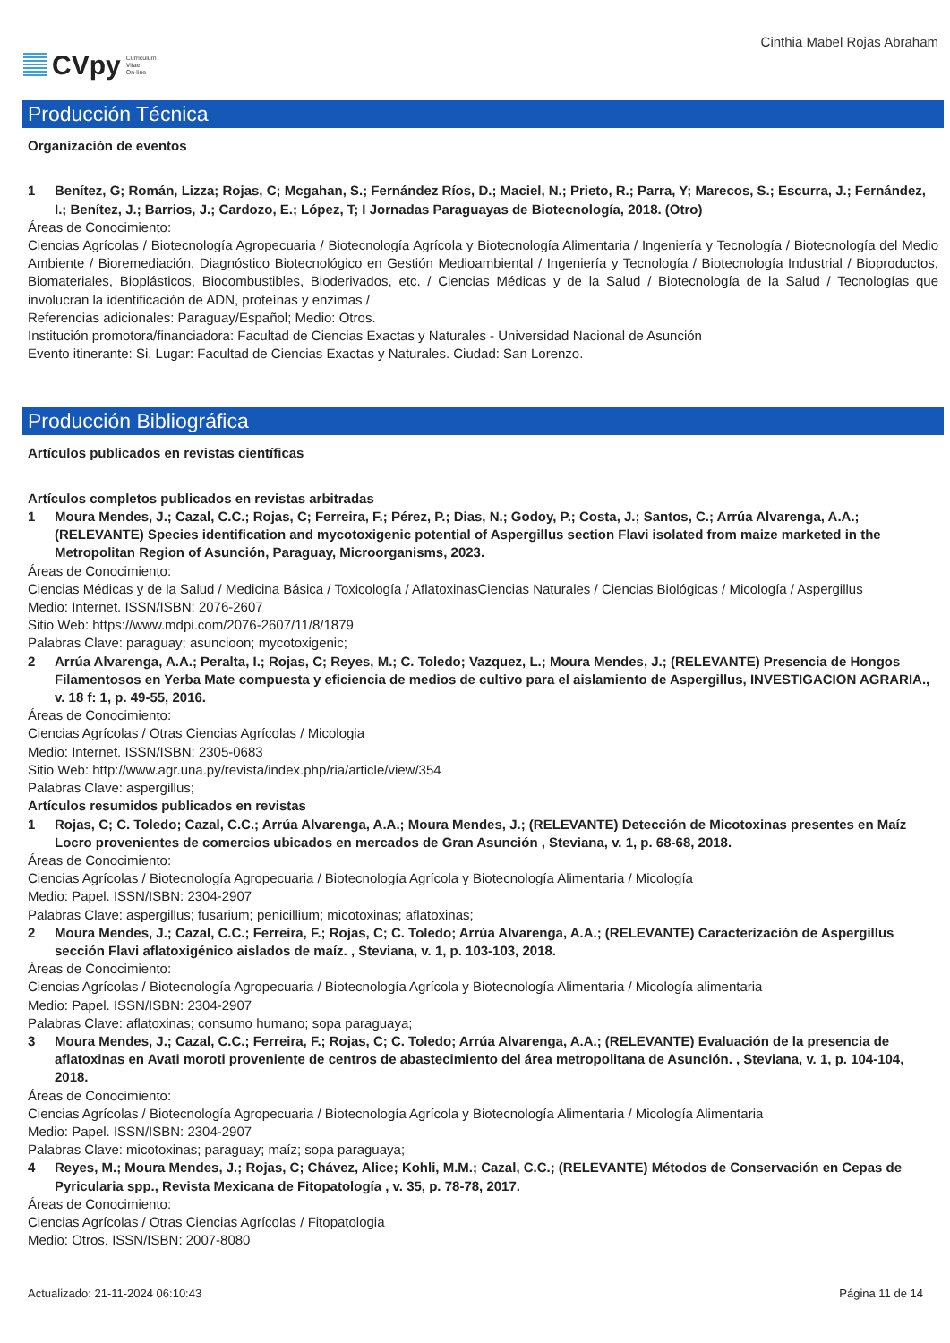CVpy Curriculum
Vitae
On-line
Cinthia Mabel Rojas Abraham
Producción Técnica
Organización de eventos
1 Benítez, G; Román, Lizza; Rojas, C; Mcgahan, S.; Fernández Ríos, D.; Maciel, N.; Prieto, R.; Parra, Y; Marecos, S.; Escurra, J.; Fernández, I.; Benítez, J.; Barrios, J.; Cardozo, E.; López, T; I Jornadas Paraguayas de Biotecnología, 2018. (Otro)
Áreas de Conocimiento:
Ciencias Agrícolas / Biotecnología Agropecuaria / Biotecnología Agrícola y Biotecnología Alimentaria / Ingeniería y Tecnología / Biotecnología del Medio Ambiente / Bioremediación, Diagnóstico Biotecnológico en Gestión Medioambiental / Ingeniería y Tecnología / Biotecnología Industrial / Bioproductos, Biomateriales, Bioplásticos, Biocombustibles, Bioderivados, etc. / Ciencias Médicas y de la Salud / Biotecnología de la Salud / Tecnologías que involucran la identificación de ADN, proteínas y enzimas /
Referencias adicionales: Paraguay/Español; Medio: Otros.
Institución promotora/financiadora: Facultad de Ciencias Exactas y Naturales - Universidad Nacional de Asunción
Evento itinerante: Si. Lugar: Facultad de Ciencias Exactas y Naturales. Ciudad: San Lorenzo.
Producción Bibliográfica
Artículos publicados en revistas científicas
Artículos completos publicados en revistas arbitradas
1 Moura Mendes, J.; Cazal, C.C.; Rojas, C; Ferreira, F.; Pérez, P.; Dias, N.; Godoy, P.; Costa, J.; Santos, C.; Arrúa Alvarenga, A.A.; (RELEVANTE) Species identification and mycotoxigenic potential of Aspergillus section Flavi isolated from maize marketed in the Metropolitan Region of Asunción, Paraguay, Microorganisms, 2023.
Áreas de Conocimiento:
Ciencias Médicas y de la Salud / Medicina Básica / Toxicología / AflatoxinasCiencias Naturales / Ciencias Biológicas / Micología / Aspergillus
Medio: Internet. ISSN/ISBN: 2076-2607
Sitio Web: https://www.mdpi.com/2076-2607/11/8/1879
Palabras Clave: paraguay; asuncioon; mycotoxigenic;
2 Arrúa Alvarenga, A.A.; Peralta, I.; Rojas, C; Reyes, M.; C. Toledo; Vazquez, L.; Moura Mendes, J.; (RELEVANTE) Presencia de Hongos Filamentosos en Yerba Mate compuesta y eficiencia de medios de cultivo para el aislamiento de Aspergillus, INVESTIGACION AGRARIA., v. 18 f: 1, p. 49-55, 2016.
Áreas de Conocimiento:
Ciencias Agrícolas / Otras Ciencias Agrícolas / Micologia
Medio: Internet. ISSN/ISBN: 2305-0683
Sitio Web: http://www.agr.una.py/revista/index.php/ria/article/view/354
Palabras Clave: aspergillus;
Artículos resumidos publicados en revistas
1 Rojas, C; C. Toledo; Cazal, C.C.; Arrúa Alvarenga, A.A.; Moura Mendes, J.; (RELEVANTE) Detección de Micotoxinas presentes en Maíz Locro provenientes de comercios ubicados en mercados de Gran Asunción , Steviana, v. 1, p. 68-68, 2018.
Áreas de Conocimiento:
Ciencias Agrícolas / Biotecnología Agropecuaria / Biotecnología Agrícola y Biotecnología Alimentaria / Micología
Medio: Papel. ISSN/ISBN: 2304-2907
Palabras Clave: aspergillus; fusarium; penicillium; micotoxinas; aflatoxinas;
2 Moura Mendes, J.; Cazal, C.C.; Ferreira, F.; Rojas, C; C. Toledo; Arrúa Alvarenga, A.A.; (RELEVANTE) Caracterización de Aspergillus sección Flavi aflatoxigénico aislados de maíz. , Steviana, v. 1, p. 103-103, 2018.
Áreas de Conocimiento:
Ciencias Agrícolas / Biotecnología Agropecuaria / Biotecnología Agrícola y Biotecnología Alimentaria / Micología alimentaria
Medio: Papel. ISSN/ISBN: 2304-2907
Palabras Clave: aflatoxinas; consumo humano; sopa paraguaya;
3 Moura Mendes, J.; Cazal, C.C.; Ferreira, F.; Rojas, C; C. Toledo; Arrúa Alvarenga, A.A.; (RELEVANTE) Evaluación de la presencia de aflatoxinas en Avati moroti proveniente de centros de abastecimiento del área metropolitana de Asunción. , Steviana, v. 1, p. 104-104, 2018.
Áreas de Conocimiento:
Ciencias Agrícolas / Biotecnología Agropecuaria / Biotecnología Agrícola y Biotecnología Alimentaria / Micología Alimentaria
Medio: Papel. ISSN/ISBN: 2304-2907
Palabras Clave: micotoxinas; paraguay; maíz; sopa paraguaya;
4 Reyes, M.; Moura Mendes, J.; Rojas, C; Chávez, Alice; Kohli, M.M.; Cazal, C.C.; (RELEVANTE) Métodos de Conservación en Cepas de Pyricularia spp., Revista Mexicana de Fitopatología , v. 35, p. 78-78, 2017.
Áreas de Conocimiento:
Ciencias Agrícolas / Otras Ciencias Agrícolas / Fitopatologia
Medio: Otros. ISSN/ISBN: 2007-8080
Actualizado: 21-11-2024 06:10:43 Página 11 de 14